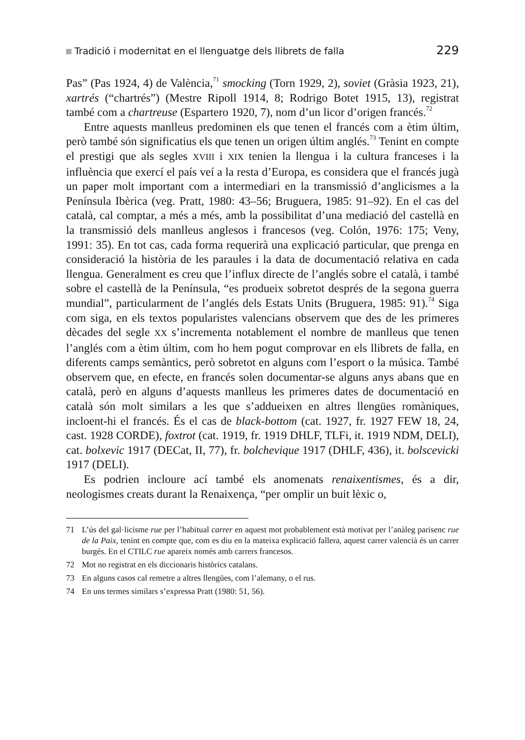Tradició i modernitat en el llenguatge dels llibrets de falla 229
Pas” (Pas 1924, 4) de València,<sup>71</sup> smocking (Torn 1929, 2), soviet (Gràsia 1923, 21), xartrés (“chartrés”) (Mestre Ripoll 1914, 8; Rodrigo Botet 1915, 13), registrat també com a chartreuse (Espartero 1920, 7), nom d’un licor d’origen francés.<sup>72</sup>
Entre aquests manlleus predominen els que tenen el francés com a ètim últim, però també són significatius els que tenen un origen últim anglés.<sup>73</sup> Tenint en compte el prestigi que als segles XVIII i XIX tenien la llengua i la cultura franceses i la influència que exercí el país veí a la resta d’Europa, es considera que el francés jugà un paper molt important com a intermediari en la transmissió d’anglicismes a la Península Ibèrica (veg. Pratt, 1980: 43–56; Bruguera, 1985: 91–92). En el cas del català, cal comptar, a més a més, amb la possibilitat d’una mediació del castellà en la transmissió dels manlleus anglesos i francesos (veg. Colón, 1976: 175; Veny, 1991: 35). En tot cas, cada forma requerirà una explicació particular, que prenga en consideració la història de les paraules i la data de documentació relativa en cada llengua. Generalment es creu que l’influx directe de l’anglés sobre el català, i també sobre el castellà de la Península, “es produeix sobretot després de la segona guerra mundial”, particularment de l’anglés dels Estats Units (Bruguera, 1985: 91).<sup>74</sup> Siga com siga, en els textos popularistes valencians observem que des de les primeres dècades del segle XX s’incrementa notablement el nombre de manlleus que tenen l’anglés com a ètim últim, com ho hem pogut comprovar en els llibrets de falla, en diferents camps semàntics, però sobretot en alguns com l’esport o la música. També observem que, en efecte, en francés solen documentar-se alguns anys abans que en català, però en alguns d’aquests manlleus les primeres dates de documentació en català són molt similars a les que s’addueixen en altres llengües romàniques, incloent-hi el francés. És el cas de black-bottom (cat. 1927, fr. 1927 FEW 18, 24, cast. 1928 CORDE), foxtrot (cat. 1919, fr. 1919 DHLF, TLFi, it. 1919 NDM, DELI), cat. bolxevic 1917 (DECat, II, 77), fr. bolchevique 1917 (DHLF, 436), it. bolscevicki 1917 (DELI).
Es podrien incloure ací també els anomenats renaixentismes, és a dir, neologismes creats durant la Renaixença, “per omplir un buit lèxic o,
71 L’ús del gal·licisme rue per l’habitual carrer en aquest mot probablement està motivat per l’anàleg parisenc rue de la Paix, tenint en compte que, com es diu en la mateixa explicació fallera, aquest carrer valencià és un carrer burgés. En el CTILC rue apareix només amb carrers francesos.
72 Mot no registrat en els diccionaris històrics catalans.
73 En alguns casos cal remetre a altres llengües, com l’alemany, o el rus.
74 En uns termes similars s’expressa Pratt (1980: 51, 56).